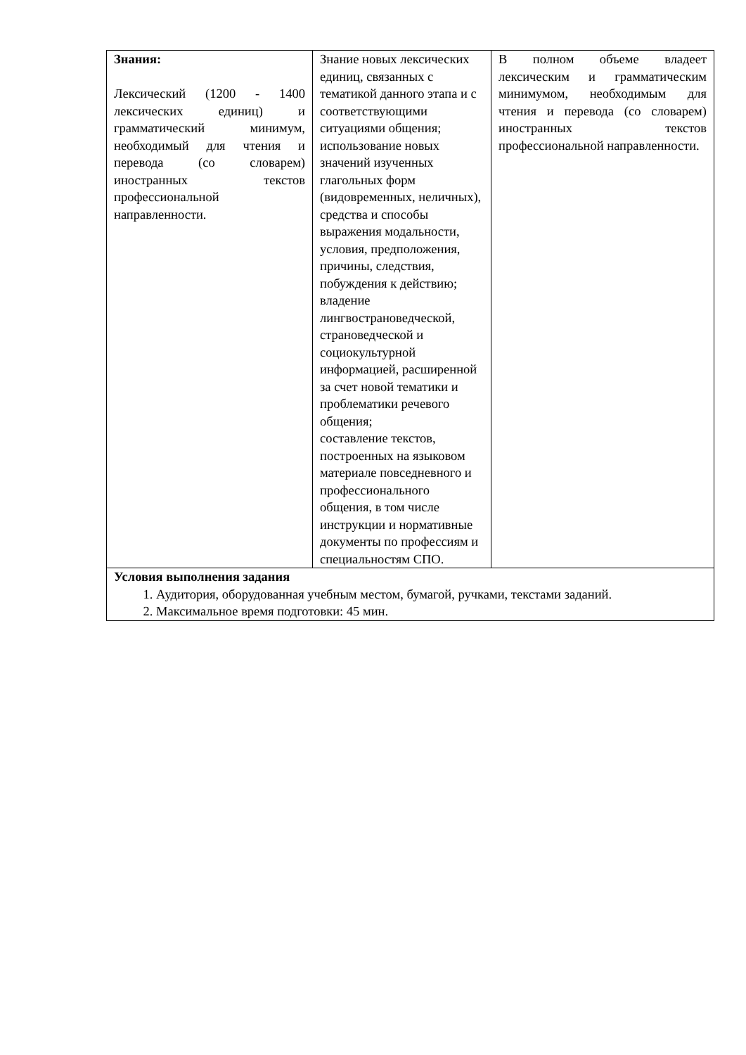| Знания: Лексический (1200 - 1400 лексических единиц) и грамматический минимум, необходимый для чтения и перевода (со словарем) иностранных текстов профессиональной направленности. | Знание новых лексических единиц, связанных с тематикой данного этапа и с соответствующими ситуациями общения; использование новых значений изученных глагольных форм (видовременных, неличных), средства и способы выражения модальности, условия, предположения, причины, следствия, побуждения к действию; владение лингвострановедческой, страноведческой и социокультурной информацией, расширенной за счет новой тематики и проблематики речевого общения; составление текстов, построенных на языковом материале повседневного и профессионального общения, в том числе инструкции и нормативные документы по профессиям и специальностям СПО. | В полном объеме владеет лексическим и грамматическим минимумом, необходимым для чтения и перевода (со словарем) иностранных текстов профессиональной направленности. |
| Условия выполнения задания 1. Аудитория, оборудованная учебным местом, бумагой, ручками, текстами заданий. 2. Максимальное время подготовки: 45 мин. | | |